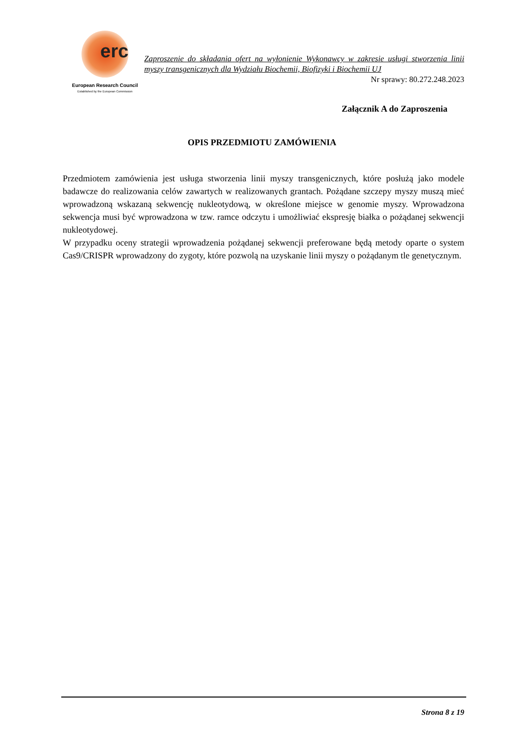erc
European Research Council
Established by the European Commission
Zaproszenie do składania ofert na wyłonienie Wykonawcy w zakresie usługi stworzenia linii myszy transgenicznych dla Wydziału Biochemii, Biofizyki i Biochemii UJ
Nr sprawy: 80.272.248.2023
Załącznik A do Zaproszenia
OPIS PRZEDMIOTU ZAMÓWIENIA
Przedmiotem zamówienia jest usługa stworzenia linii myszy transgenicznych, które posłużą jako modele badawcze do realizowania celów zawartych w realizowanych grantach. Pożądane szczepy myszy muszą mieć wprowadzoną wskazaną sekwencję nukleotydową, w określone miejsce w genomie myszy. Wprowadzona sekwencja musi być wprowadzona w tzw. ramce odczytu i umożliwiać ekspresję białka o pożądanej sekwencji nukleotydowej.
W przypadku oceny strategii wprowadzenia pożądanej sekwencji preferowane będą metody oparte o system Cas9/CRISPR wprowadzony do zygoty, które pozwolą na uzyskanie linii myszy o pożądanym tle genetycznym.
Strona 8 z 19